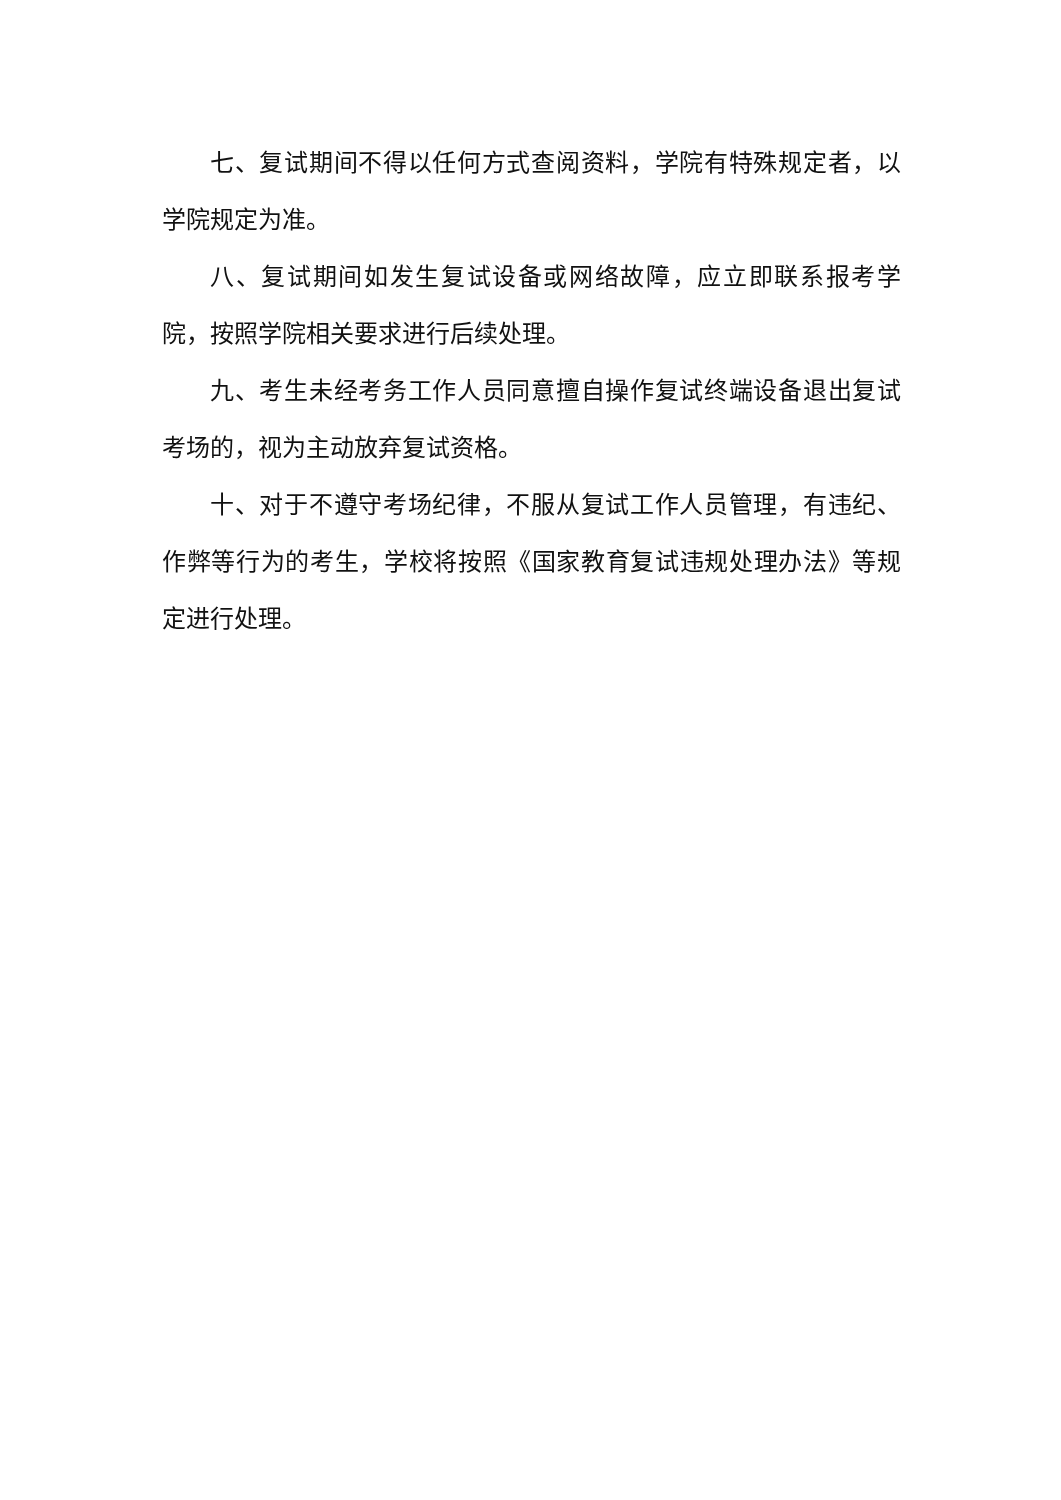七、复试期间不得以任何方式查阅资料，学院有特殊规定者，以学院规定为准。
八、复试期间如发生复试设备或网络故障，应立即联系报考学院，按照学院相关要求进行后续处理。
九、考生未经考务工作人员同意擅自操作复试终端设备退出复试考场的，视为主动放弃复试资格。
十、对于不遵守考场纪律，不服从复试工作人员管理，有违纪、作弊等行为的考生，学校将按照《国家教育复试违规处理办法》等规定进行处理。